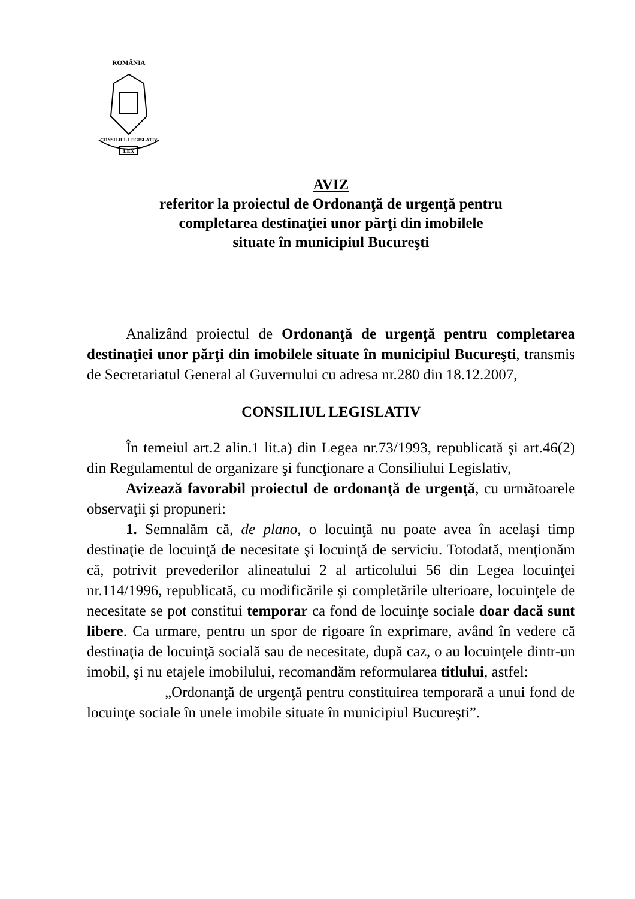ROMÂNIA
LEX
CONSILIUL LEGISLATIV
AVIZ
referitor la proiectul de Ordonanţă de urgenţă pentru
completarea destinaţiei unor părţi din imobilele
situate în municipiul Bucureşti
Analizând proiectul de Ordonanţă de urgenţă pentru completarea destinaţiei unor părţi din imobilele situate în municipiul Bucureşti, transmis de Secretariatul General al Guvernului cu adresa nr.280 din 18.12.2007,
CONSILIUL LEGISLATIV
În temeiul art.2 alin.1 lit.a) din Legea nr.73/1993, republicată şi art.46(2) din Regulamentul de organizare şi funcţionare a Consiliului Legislativ,
Avizează favorabil proiectul de ordonanţă de urgenţă, cu următoarele observaţii şi propuneri:
1. Semnalăm că, de plano, o locuinţă nu poate avea în acelaşi timp destinaţie de locuinţă de necesitate şi locuinţă de serviciu. Totodată, menţionăm că, potrivit prevederilor alineatului 2 al articolului 56 din Legea locuinţei nr.114/1996, republicată, cu modificările şi completările ulterioare, locuinţele de necesitate se pot constitui temporar ca fond de locuinţe sociale doar dacă sunt libere. Ca urmare, pentru un spor de rigoare în exprimare, având în vedere că destinaţia de locuinţă socială sau de necesitate, după caz, o au locuinţele dintr-un imobil, şi nu etajele imobilului, recomandăm reformularea titlului, astfel:
„Ordonanţă de urgenţă pentru constituirea temporară a unui fond de locuinţe sociale în unele imobile situate în municipiul Bucureşti”.